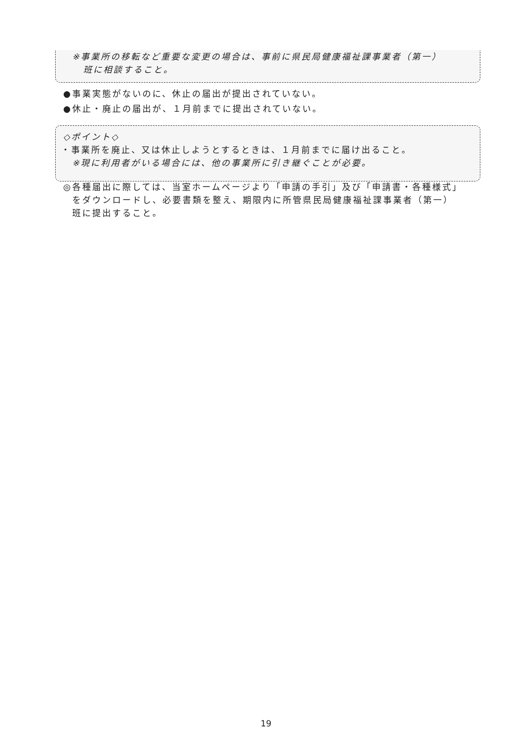※事業所の移転など重要な変更の場合は、事前に県民局健康福祉課事業者（第一）
班に相談すること。
●事業実態がないのに、休止の届出が提出されていない。
●休止・廃止の届出が、１月前までに提出されていない。
◇ポイント◇
・事業所を廃止、又は休止しようとするときは、１月前までに届け出ること。
※現に利用者がいる場合には、他の事業所に引き継ぐことが必要。
◎各種届出に際しては、当室ホームページより「申請の手引」及び「申請書・各種様式」
をダウンロードし、必要書類を整え、期限内に所管県民局健康福祉課事業者（第一）
班に提出すること。
19